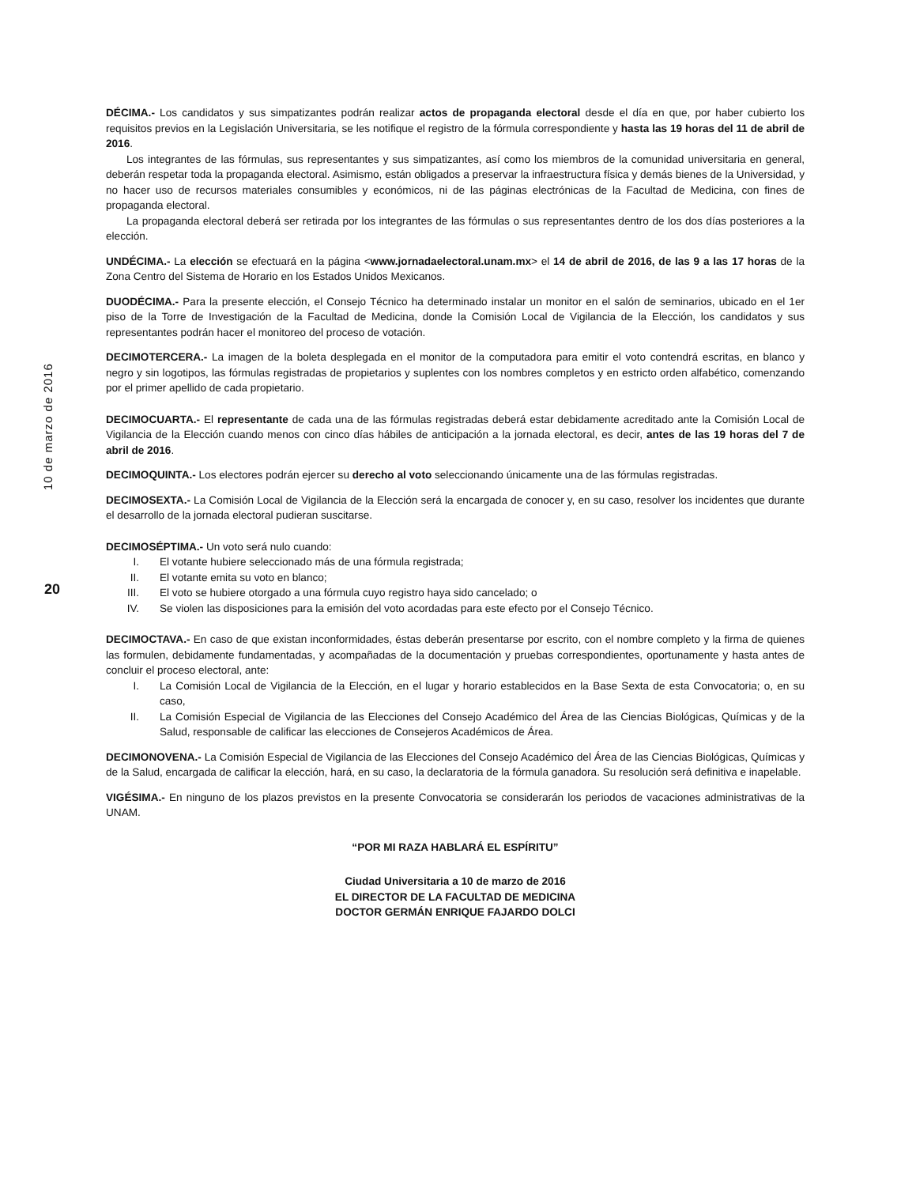10 de marzo de 2016
20
DÉCIMA.- Los candidatos y sus simpatizantes podrán realizar actos de propaganda electoral desde el día en que, por haber cubierto los requisitos previos en la Legislación Universitaria, se les notifique el registro de la fórmula correspondiente y hasta las 19 horas del 11 de abril de 2016.
Los integrantes de las fórmulas, sus representantes y sus simpatizantes, así como los miembros de la comunidad universitaria en general, deberán respetar toda la propaganda electoral. Asimismo, están obligados a preservar la infraestructura física y demás bienes de la Universidad, y no hacer uso de recursos materiales consumibles y económicos, ni de las páginas electrónicas de la Facultad de Medicina, con fines de propaganda electoral.
La propaganda electoral deberá ser retirada por los integrantes de las fórmulas o sus representantes dentro de los dos días posteriores a la elección.
UNDÉCIMA.- La elección se efectuará en la página <www.jornadaelectoral.unam.mx> el 14 de abril de 2016, de las 9 a las 17 horas de la Zona Centro del Sistema de Horario en los Estados Unidos Mexicanos.
DUODÉCIMA.- Para la presente elección, el Consejo Técnico ha determinado instalar un monitor en el salón de seminarios, ubicado en el 1er piso de la Torre de Investigación de la Facultad de Medicina, donde la Comisión Local de Vigilancia de la Elección, los candidatos y sus representantes podrán hacer el monitoreo del proceso de votación.
DECIMOTERCERA.- La imagen de la boleta desplegada en el monitor de la computadora para emitir el voto contendrá escritas, en blanco y negro y sin logotipos, las fórmulas registradas de propietarios y suplentes con los nombres completos y en estricto orden alfabético, comenzando por el primer apellido de cada propietario.
DECIMOCUARTA.- El representante de cada una de las fórmulas registradas deberá estar debidamente acreditado ante la Comisión Local de Vigilancia de la Elección cuando menos con cinco días hábiles de anticipación a la jornada electoral, es decir, antes de las 19 horas del 7 de abril de 2016.
DECIMOQUINTA.- Los electores podrán ejercer su derecho al voto seleccionando únicamente una de las fórmulas registradas.
DECIMOSEXTA.- La Comisión Local de Vigilancia de la Elección será la encargada de conocer y, en su caso, resolver los incidentes que durante el desarrollo de la jornada electoral pudieran suscitarse.
DECIMOSÉPTIMA.- Un voto será nulo cuando:
I. El votante hubiere seleccionado más de una fórmula registrada;
II. El votante emita su voto en blanco;
III. El voto se hubiere otorgado a una fórmula cuyo registro haya sido cancelado; o
IV. Se violen las disposiciones para la emisión del voto acordadas para este efecto por el Consejo Técnico.
DECIMOCTAVA.- En caso de que existan inconformidades, éstas deberán presentarse por escrito, con el nombre completo y la firma de quienes las formulen, debidamente fundamentadas, y acompañadas de la documentación y pruebas correspondientes, oportunamente y hasta antes de concluir el proceso electoral, ante:
I. La Comisión Local de Vigilancia de la Elección, en el lugar y horario establecidos en la Base Sexta de esta Convocatoria; o, en su caso,
II. La Comisión Especial de Vigilancia de las Elecciones del Consejo Académico del Área de las Ciencias Biológicas, Químicas y de la Salud, responsable de calificar las elecciones de Consejeros Académicos de Área.
DECIMONOVENA.- La Comisión Especial de Vigilancia de las Elecciones del Consejo Académico del Área de las Ciencias Biológicas, Químicas y de la Salud, encargada de calificar la elección, hará, en su caso, la declaratoria de la fórmula ganadora. Su resolución será definitiva e inapelable.
VIGÉSIMA.- En ninguno de los plazos previstos en la presente Convocatoria se considerarán los periodos de vacaciones administrativas de la UNAM.
“POR MI RAZA HABLARÁ EL ESPÍRITU”
Ciudad Universitaria a 10 de marzo de 2016
EL DIRECTOR DE LA FACULTAD DE MEDICINA
DOCTOR GERMÁN ENRIQUE FAJARDO DOLCI